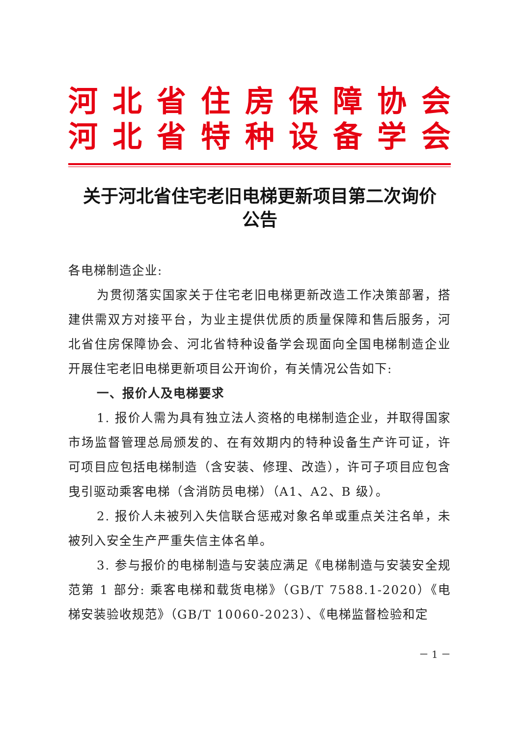河北省住房保障协会
河北省特种设备学会
关于河北省住宅老旧电梯更新项目第二次询价
公告
各电梯制造企业:
为贯彻落实国家关于住宅老旧电梯更新改造工作决策部署，搭建供需双方对接平台，为业主提供优质的质量保障和售后服务，河北省住房保障协会、河北省特种设备学会现面向全国电梯制造企业开展住宅老旧电梯更新项目公开询价，有关情况公告如下:
一、报价人及电梯要求
1. 报价人需为具有独立法人资格的电梯制造企业，并取得国家市场监督管理总局颁发的、在有效期内的特种设备生产许可证，许可项目应包括电梯制造（含安装、修理、改造），许可子项目应包含曳引驱动乘客电梯（含消防员电梯）（A1、A2、B 级）。
2. 报价人未被列入失信联合惩戒对象名单或重点关注名单，未被列入安全生产严重失信主体名单。
3. 参与报价的电梯制造与安装应满足《电梯制造与安装安全规范第 1 部分: 乘客电梯和载货电梯》（GB/T 7588.1-2020）《电梯安装验收规范》（GB/T 10060-2023）、《电梯监督检验和定
－ 1 －